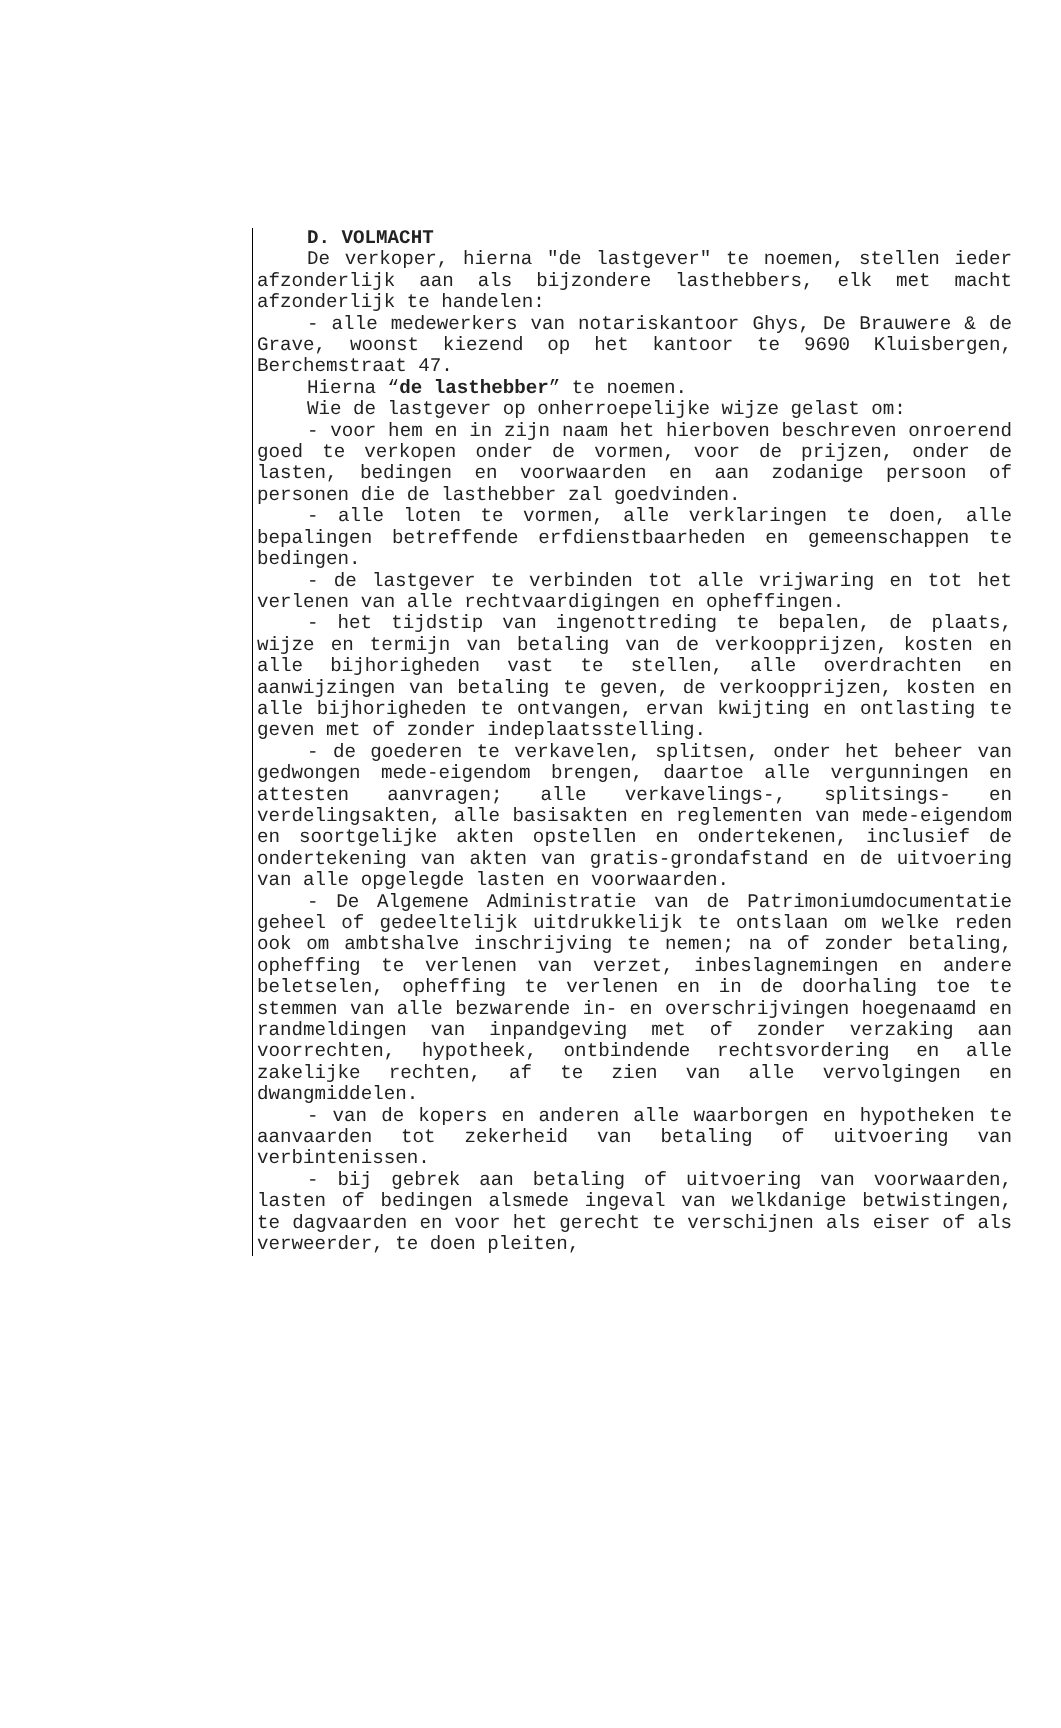D. VOLMACHT
De verkoper, hierna "de lastgever" te noemen, stellen ieder afzonderlijk aan als bijzondere lasthebbers, elk met macht afzonderlijk te handelen:
- alle medewerkers van notariskantoor Ghys, De Brauwere & de Grave, woonst kiezend op het kantoor te 9690 Kluisbergen, Berchemstraat 47.
Hierna “de lasthebber” te noemen.
Wie de lastgever op onherroepelijke wijze gelast om:
- voor hem en in zijn naam het hierboven beschreven onroerend goed te verkopen onder de vormen, voor de prijzen, onder de lasten, bedingen en voorwaarden en aan zodanige persoon of personen die de lasthebber zal goedvinden.
- alle loten te vormen, alle verklaringen te doen, alle bepalingen betreffende erfdienstbaarheden en gemeenschappen te bedingen.
- de lastgever te verbinden tot alle vrijwaring en tot het verlenen van alle rechtvaardigingen en opheffingen.
- het tijdstip van ingenottreding te bepalen, de plaats, wijze en termijn van betaling van de verkoopprijzen, kosten en alle bijhorigheden vast te stellen, alle overdrachten en aanwijzingen van betaling te geven, de verkoopprijzen, kosten en alle bijhorigheden te ontvangen, ervan kwijting en ontlasting te geven met of zonder indeplaatsstelling.
- de goederen te verkavelen, splitsen, onder het beheer van gedwongen mede-eigendom brengen, daartoe alle vergunningen en attesten aanvragen; alle verkavelings-, splitsings- en verdelingsakten, alle basisakten en reglementen van mede-eigendom en soortgelijke akten opstellen en ondertekenen, inclusief de ondertekening van akten van gratis-grondafstand en de uitvoering van alle opgelegde lasten en voorwaarden.
- De Algemene Administratie van de Patrimoniumdocumentatie geheel of gedeeltelijk uitdrukkelijk te ontslaan om welke reden ook om ambtshalve inschrijving te nemen; na of zonder betaling, opheffing te verlenen van verzet, inbeslagnemingen en andere beletselen, opheffing te verlenen en in de doorhaling toe te stemmen van alle bezwarende in- en overschrijvingen hoegenaamd en randmeldingen van inpandgeving met of zonder verzaking aan voorrechten, hypotheek, ontbindende rechtsvordering en alle zakelijke rechten, af te zien van alle vervolgingen en dwangmiddelen.
- van de kopers en anderen alle waarborgen en hypotheken te aanvaarden tot zekerheid van betaling of uitvoering van verbintenissen.
- bij gebrek aan betaling of uitvoering van voorwaarden, lasten of bedingen alsmede ingeval van welkdanige betwistingen, te dagvaarden en voor het gerecht te verschijnen als eiser of als verweerder, te doen pleiten,